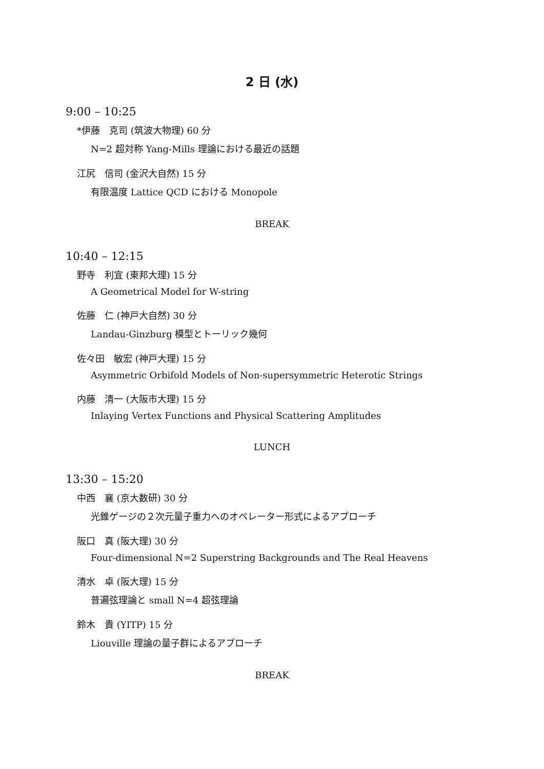2 日 (水)
9:00 – 10:25
*伊藤　克司 (筑波大物理) 60 分
N=2 超対称 Yang-Mills 理論における最近の話題
江尻　信司 (金沢大自然) 15 分
有限温度 Lattice QCD における Monopole
BREAK
10:40 – 12:15
野寺　利宜 (東邦大理) 15 分
A Geometrical Model for W-string
佐藤　仁 (神戸大自然) 30 分
Landau-Ginzburg 模型とトーリック幾何
佐々田　敏宏 (神戸大理) 15 分
Asymmetric Orbifold Models of Non-supersymmetric Heterotic Strings
内藤　清一 (大阪市大理) 15 分
Inlaying Vertex Functions and Physical Scattering Amplitudes
LUNCH
13:30 – 15:20
中西　襄 (京大数研) 30 分
光錐ゲージの２次元量子重力へのオペレーター形式によるアプローチ
阪口　真 (阪大理) 30 分
Four-dimensional N=2 Superstring Backgrounds and The Real Heavens
清水　卓 (阪大理) 15 分
普遍弦理論と small N=4 超弦理論
鈴木　貴 (YITP) 15 分
Liouville 理論の量子群によるアプローチ
BREAK